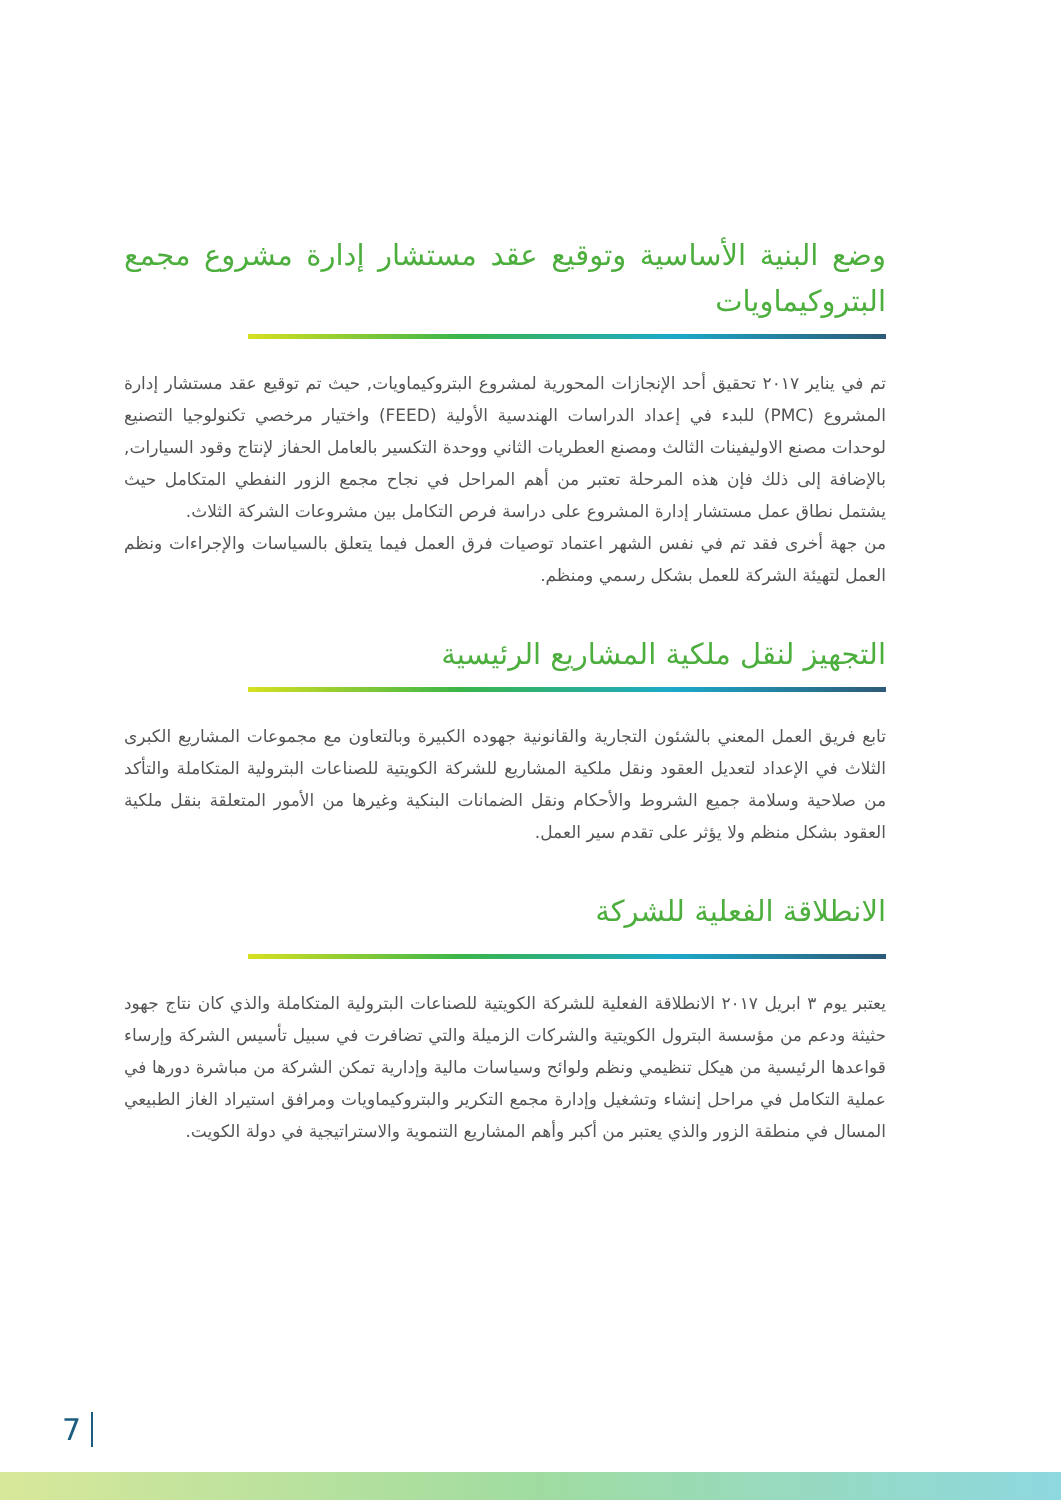وضع البنية الأساسية وتوقيع عقد مستشار إدارة مشروع مجمع البتروكيماويات
تم في يناير ٢٠١٧ تحقيق أحد الإنجازات المحورية لمشروع البتروكيماويات, حيث تم توقيع عقد مستشار إدارة المشروع (PMC) للبدء في إعداد الدراسات الهندسية الأولية (FEED) واختيار مرخصي تكنولوجيا التصنيع لوحدات مصنع الاوليفينات الثالث ومصنع العطريات الثاني ووحدة التكسير بالعامل الحفاز لإنتاج وقود السيارات, بالإضافة إلى ذلك فإن هذه المرحلة تعتبر من أهم المراحل في نجاح مجمع الزور النفطي المتكامل حيث يشتمل نطاق عمل مستشار إدارة المشروع على دراسة فرص التكامل بين مشروعات الشركة الثلاث.
من جهة أخرى فقد تم في نفس الشهر اعتماد توصيات فرق العمل فيما يتعلق بالسياسات والإجراءات ونظم العمل لتهيئة الشركة للعمل بشكل رسمي ومنظم.
التجهيز لنقل ملكية المشاريع الرئيسية
تابع فريق العمل المعني بالشئون التجارية والقانونية جهوده الكبيرة وبالتعاون مع مجموعات المشاريع الكبرى الثلاث في الإعداد لتعديل العقود ونقل ملكية المشاريع للشركة الكويتية للصناعات البترولية المتكاملة والتأكد من صلاحية وسلامة جميع الشروط والأحكام ونقل الضمانات البنكية وغيرها من الأمور المتعلقة بنقل ملكية العقود بشكل منظم ولا يؤثر على تقدم سير العمل.
الانطلاقة الفعلية للشركة
يعتبر يوم ٣ ابريل ٢٠١٧ الانطلاقة الفعلية للشركة الكويتية للصناعات البترولية المتكاملة والذي كان نتاج جهود حثيثة ودعم من مؤسسة البترول الكويتية والشركات الزميلة والتي تضافرت في سبيل تأسيس الشركة وإرساء قواعدها الرئيسية من هيكل تنظيمي ونظم ولوائح وسياسات مالية وإدارية تمكن الشركة من مباشرة دورها في عملية التكامل في مراحل إنشاء وتشغيل وإدارة مجمع التكرير والبتروكيماويات ومرافق استيراد الغاز الطبيعي المسال في منطقة الزور والذي يعتبر من أكبر وأهم المشاريع التنموية والاستراتيجية في دولة الكويت.
7